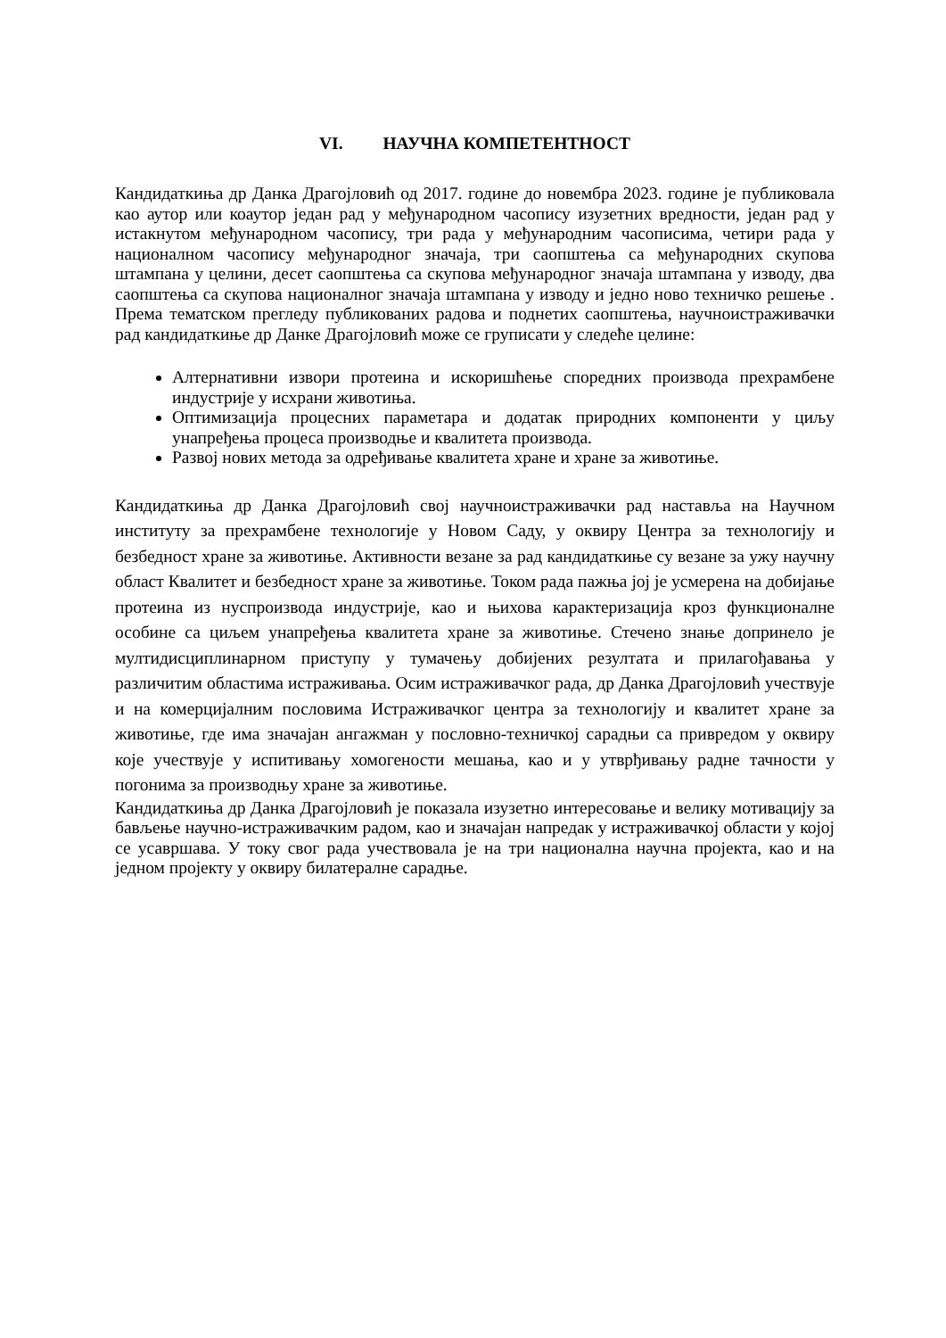VI. НАУЧНА КОМПЕТЕНТНОСТ
Кандидаткиња др Данка Драгојловић од 2017. године до новембра 2023. године је публиковала као аутор или коаутор један рад у међународном часопису изузетних вредности, један рад у истакнутом међународном часопису, три рада у међународним часописима, четири рада у националном часопису међународног значаја, три саопштења са међународних скупова штампана у целини, десет саопштења са скупова међународног значаја штампана у изводу, два саопштења са скупова националног значаја штампана у изводу и једно ново техничко решење . Према тематском прегледу публикованих радова и поднетих саопштења, научноистраживачки рад кандидаткиње др Данке Драгојловић може се груписати у следеће целине:
Алтернативни извори протеина и искоришћење споредних производа прехрамбене индустрије у исхрани животиња.
Оптимизација процесних параметара и додатак природних компоненти у циљу унапређења процеса производње и квалитета производа.
Развој нових метода за одређивање квалитета хране и хране за животиње.
Кандидаткиња др Данка Драгојловић свој научноистраживачки рад наставља на Научном институту за прехрамбене технологије у Новом Саду, у оквиру Центра за технологију и безбедност хране за животиње. Активности везане за рад кандидаткиње су везане за ужу научну област Квалитет и безбедност хране за животиње. Током рада пажња јој је усмерена на добијање протеина из нуспроизвода индустрије, као и њихова карактеризација кроз функционалне особине са циљем унапређења квалитета хране за животиње. Стечено знање допринело је мултидисциплинарном приступу у тумачењу добијених резултата и прилагођавања у различитим областима истраживања. Осим истраживачког рада, др Данка Драгојловић учествује и на комерцијалним пословима Истраживачког центра за технологију и квалитет хране за животиње, где има значајан ангажман у пословно-техничкој сарадњи са привредом у оквиру које учествује у испитивању хомогености мешања, као и у утврђивању радне тачности у погонима за производњу хране за животиње.
Кандидаткиња др Данка Драгојловић је показала изузетно интересовање и велику мотивацију за бављење научно-истраживачким радом, као и значајан напредак у истраживачкој области у којој се усавршава. У току свог рада учествовала је на три национална научна пројекта, као и на једном пројекту у оквиру билатералне сарадње.